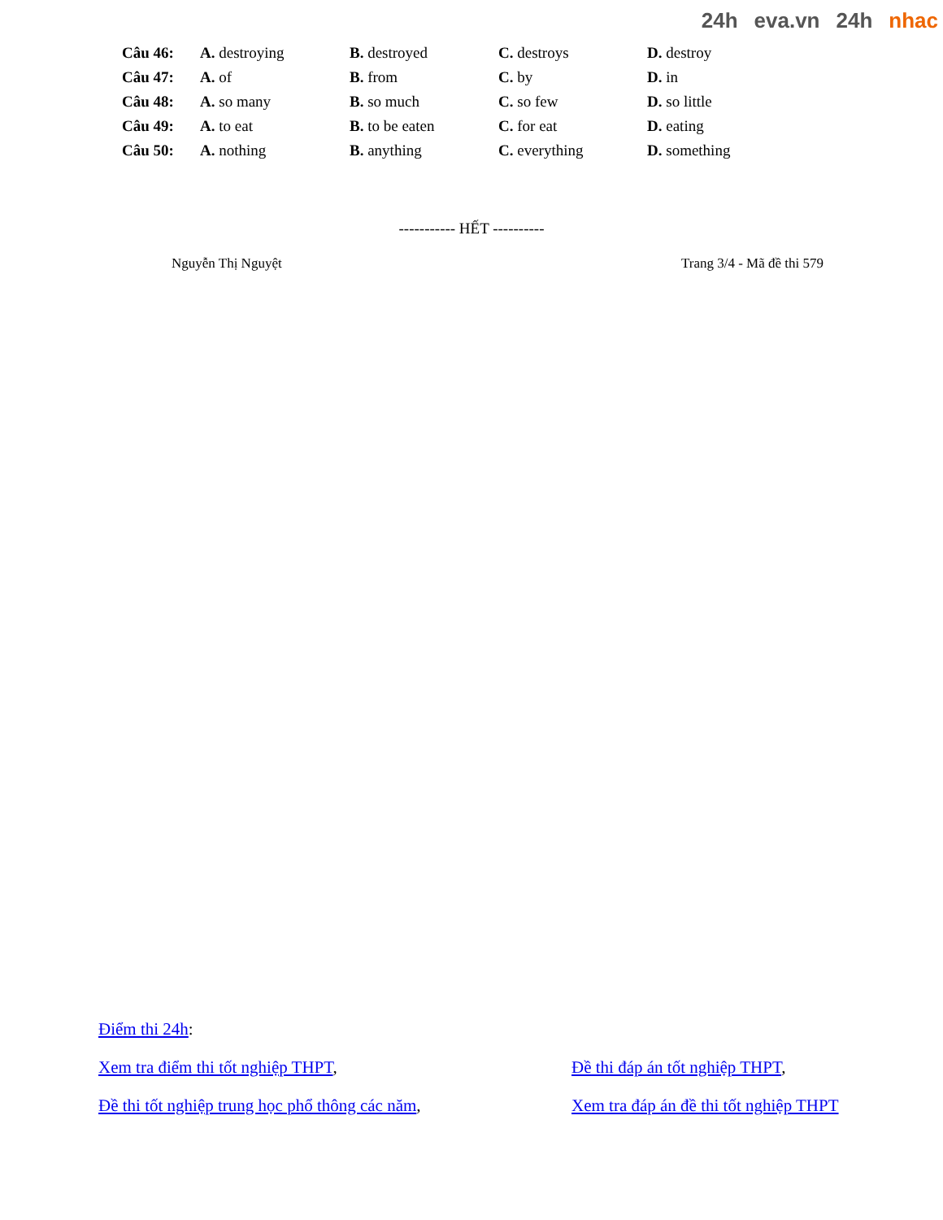24h eva.vn 24h nhac
| Câu 46: | A. destroying | B. destroyed | C. destroys | D. destroy |
| Câu 47: | A. of | B. from | C. by | D. in |
| Câu 48: | A. so many | B. so much | C. so few | D. so little |
| Câu 49: | A. to eat | B. to be eaten | C. for eat | D. eating |
| Câu 50: | A. nothing | B. anything | C. everything | D. something |
----------- HẾT ----------
Nguyễn Thị Nguyệt Trang 3/4 - Mã đề thi 579
Điểm thi 24h:
Xem tra điểm thi tốt nghiệp THPT, Đề thi đáp án tốt nghiệp THPT,
Đề thi tốt nghiệp trung học phổ thông các năm, Xem tra đáp án đề thi tốt nghiệp THPT